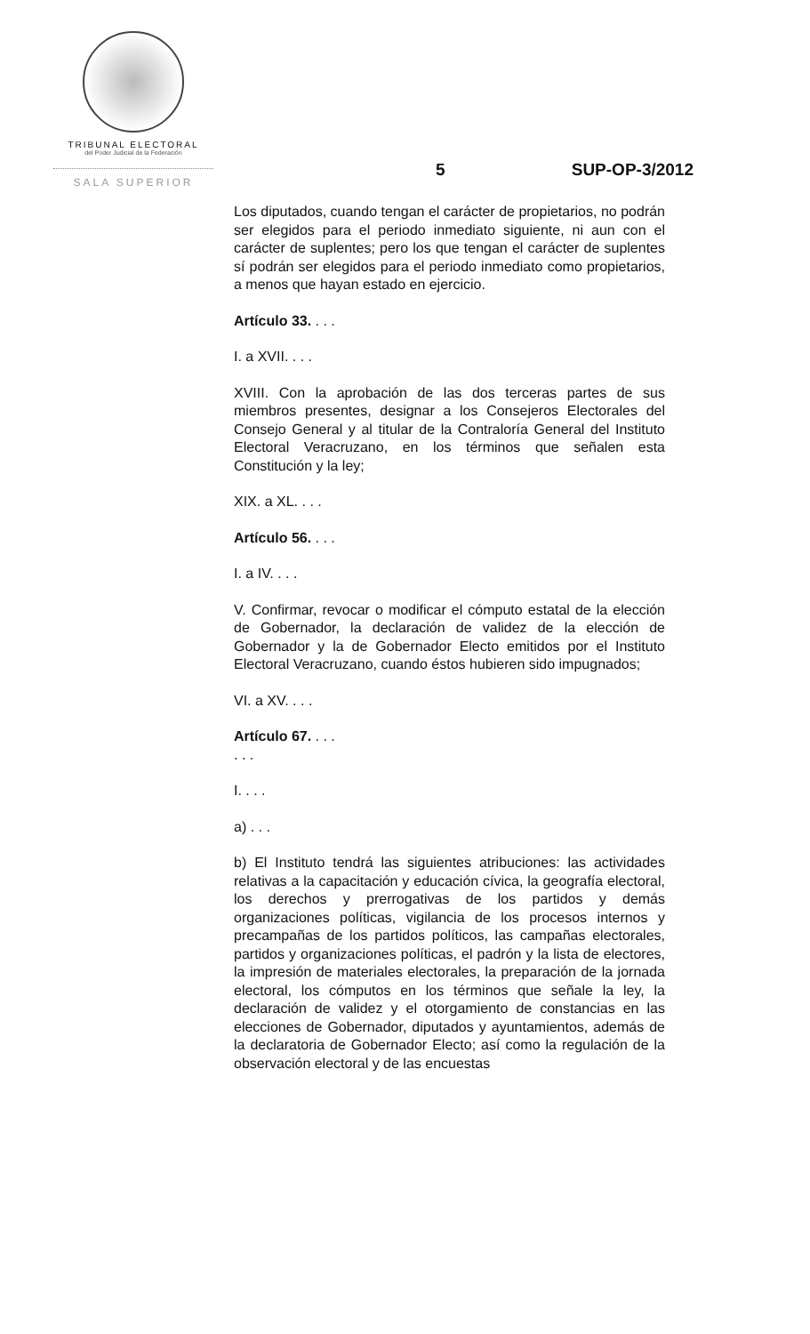TRIBUNAL ELECTORAL
del Poder Judicial de la Federación
SALA SUPERIOR
5 SUP-OP-3/2012
Los diputados, cuando tengan el carácter de propietarios, no podrán ser elegidos para el periodo inmediato siguiente, ni aun con el carácter de suplentes; pero los que tengan el carácter de suplentes sí podrán ser elegidos para el periodo inmediato como propietarios, a menos que hayan estado en ejercicio.
Artículo 33. . . .
I. a XVII. . . .
XVIII. Con la aprobación de las dos terceras partes de sus miembros presentes, designar a los Consejeros Electorales del Consejo General y al titular de la Contraloría General del Instituto Electoral Veracruzano, en los términos que señalen esta Constitución y la ley;
XIX. a XL. . . .
Artículo 56. . . .
I. a IV. . . .
V. Confirmar, revocar o modificar el cómputo estatal de la elección de Gobernador, la declaración de validez de la elección de Gobernador y la de Gobernador Electo emitidos por el Instituto Electoral Veracruzano, cuando éstos hubieren sido impugnados;
VI. a XV. . . .
Artículo 67. . . .
. . .
I. . . .
a) . . .
b) El Instituto tendrá las siguientes atribuciones: las actividades relativas a la capacitación y educación cívica, la geografía electoral, los derechos y prerrogativas de los partidos y demás organizaciones políticas, vigilancia de los procesos internos y precampañas de los partidos políticos, las campañas electorales, partidos y organizaciones políticas, el padrón y la lista de electores, la impresión de materiales electorales, la preparación de la jornada electoral, los cómputos en los términos que señale la ley, la declaración de validez y el otorgamiento de constancias en las elecciones de Gobernador, diputados y ayuntamientos, además de la declaratoria de Gobernador Electo; así como la regulación de la observación electoral y de las encuestas